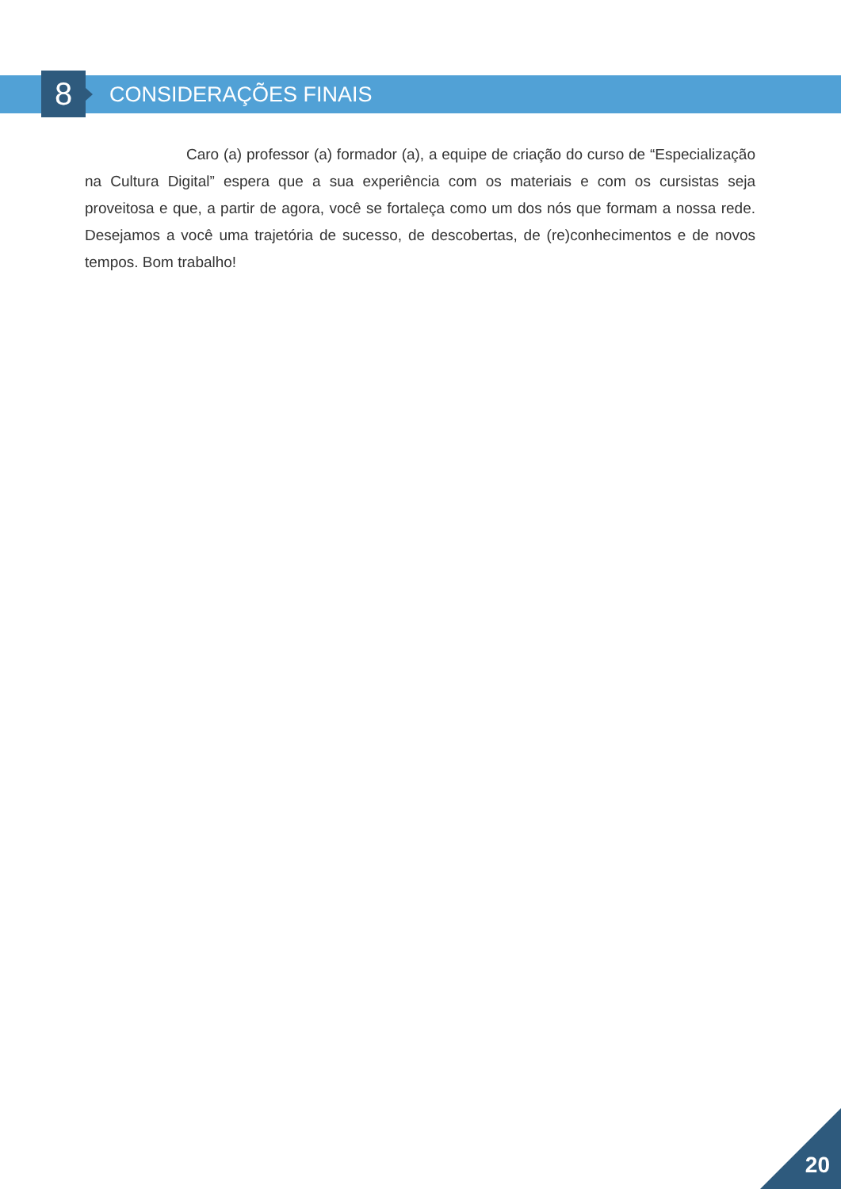8 CONSIDERAÇÕES FINAIS
Caro (a) professor (a) formador (a), a equipe de criação do curso de “Especialização na Cultura Digital” espera que a sua experiência com os materiais e com os cursistas seja proveitosa e que, a partir de agora, você se fortaleça como um dos nós que formam a nossa rede. Desejamos a você uma trajetória de sucesso, de descobertas, de (re)conhecimentos e de novos tempos. Bom trabalho!
20